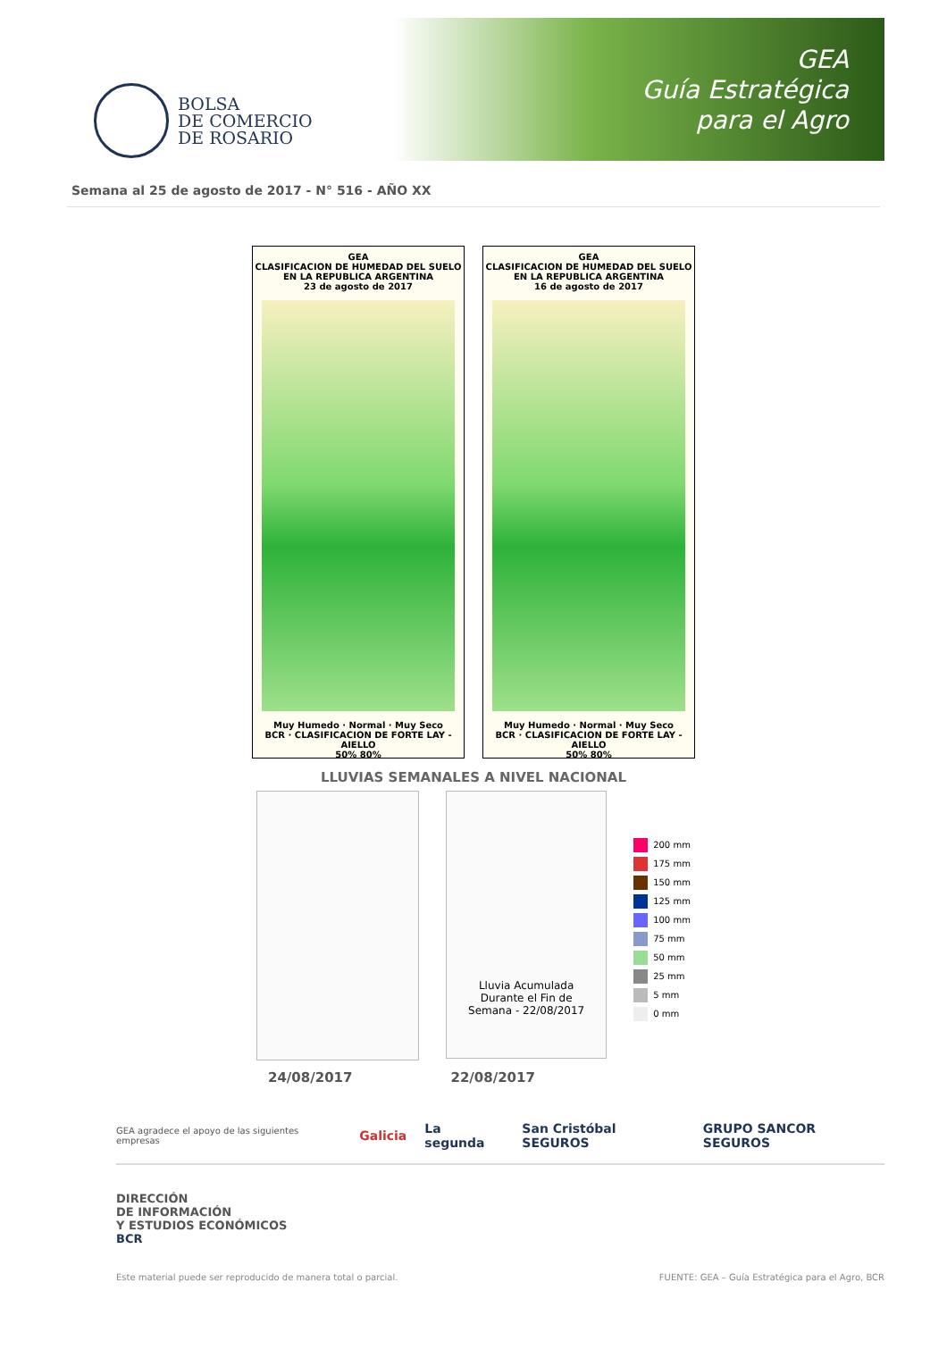BOLSA
DE COMERCIO
DE ROSARIO
GEA
Guía Estratégica
para el Agro
Semana al 25 de agosto de 2017 - N° 516 - AÑO XX
GEA
CLASIFICACION DE HUMEDAD DEL SUELO
EN LA REPUBLICA ARGENTINA
23 de agosto de 2017
Muy Humedo · Normal · Muy Seco
BCR · CLASIFICACION DE FORTE LAY - AIELLO
50% 80%
GEA
CLASIFICACION DE HUMEDAD DEL SUELO
EN LA REPUBLICA ARGENTINA
16 de agosto de 2017
Muy Humedo · Normal · Muy Seco
BCR · CLASIFICACION DE FORTE LAY - AIELLO
50% 80%
LLUVIAS SEMANALES A NIVEL NACIONAL
Lluvia Acumulada
Durante el Fin de
Semana - 22/08/2017
200 mm
175 mm
150 mm
125 mm
100 mm
75 mm
50 mm
25 mm
5 mm
0 mm
24/08/2017 22/08/2017
GEA agradece el apoyo de las siguientes empresas Galicia La segunda San Cristóbal SEGUROS GRUPO SANCOR SEGUROS
DIRECCIÓN
DE INFORMACIÓN
Y ESTUDIOS ECONÓMICOS
BCR
Este material puede ser reproducido de manera total o parcial. FUENTE: GEA – Guía Estratégica para el Agro, BCR